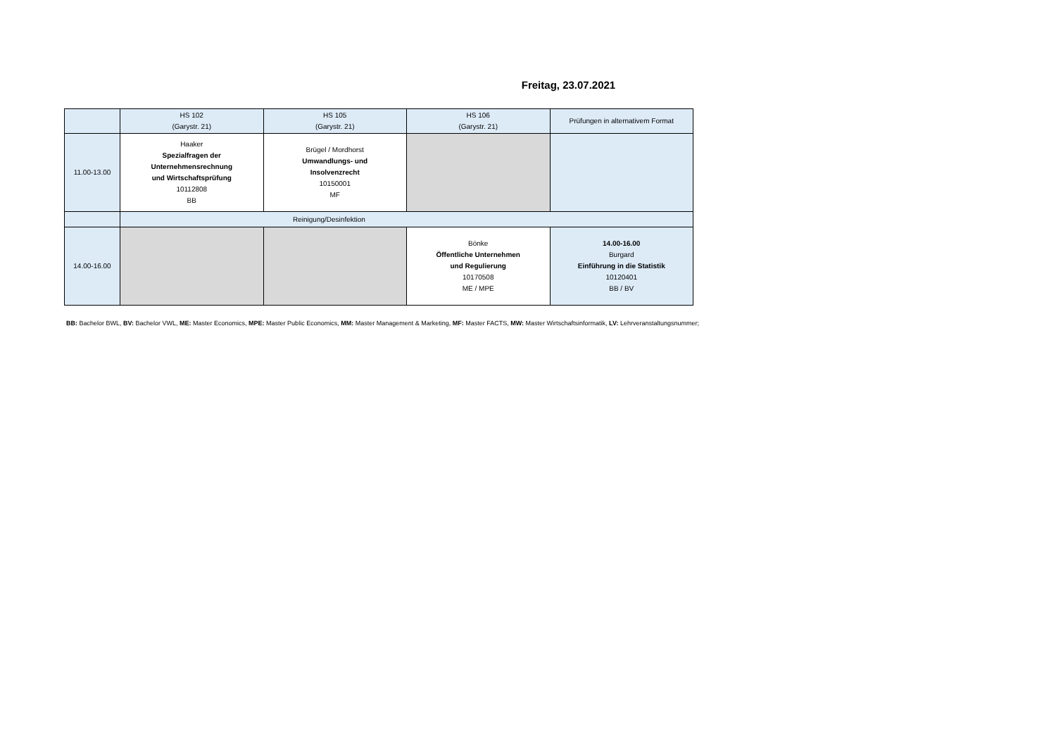Freitag, 23.07.2021
| | HS 102 (Garystr. 21) | HS 105 (Garystr. 21) | HS 106 (Garystr. 21) | Prüfungen in alternativem Format |
| --- | --- | --- | --- | --- |
| 11.00-13.00 | Haaker Spezialfragen der Unternehmensrechnung und Wirtschaftsprüfung 10112808 BB | Brügel / Mordhorst Umwandlungs- und Insolvenzrecht 10150001 MF | | |
| | Reinigung/Desinfektion | | | |
| 14.00-16.00 | | | Bönke Öffentliche Unternehmen und Regulierung 10170508 ME / MPE | 14.00-16.00 Burgard Einführung in die Statistik 10120401 BB / BV |
BB: Bachelor BWL, BV: Bachelor VWL, ME: Master Economics, MPE: Master Public Economics, MM: Master Management & Marketing, MF: Master FACTS, MW: Master Wirtschaftsinformatik, LV: Lehrveranstaltungsnummer;